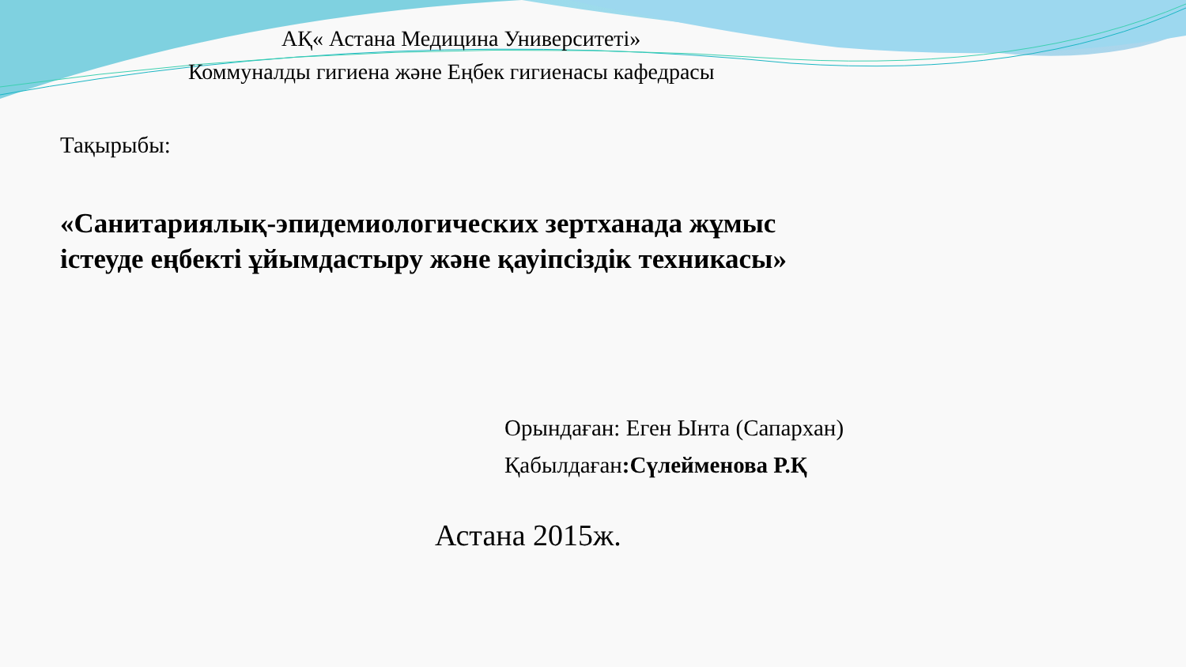АҚ« Астана Медицина Университеті»
Коммуналды гигиена және Еңбек гигиенасы кафедрасы
Тақырыбы:
«Санитариялық-эпидемиологических зертханада жұмыс
істеуде еңбекті ұйымдастыру және қауіпсіздік техникасы»
Орындаған: Еген Ынта (Сапархан)
Қабылдаған:Сүлейменова Р.Қ
Астана 2015ж.